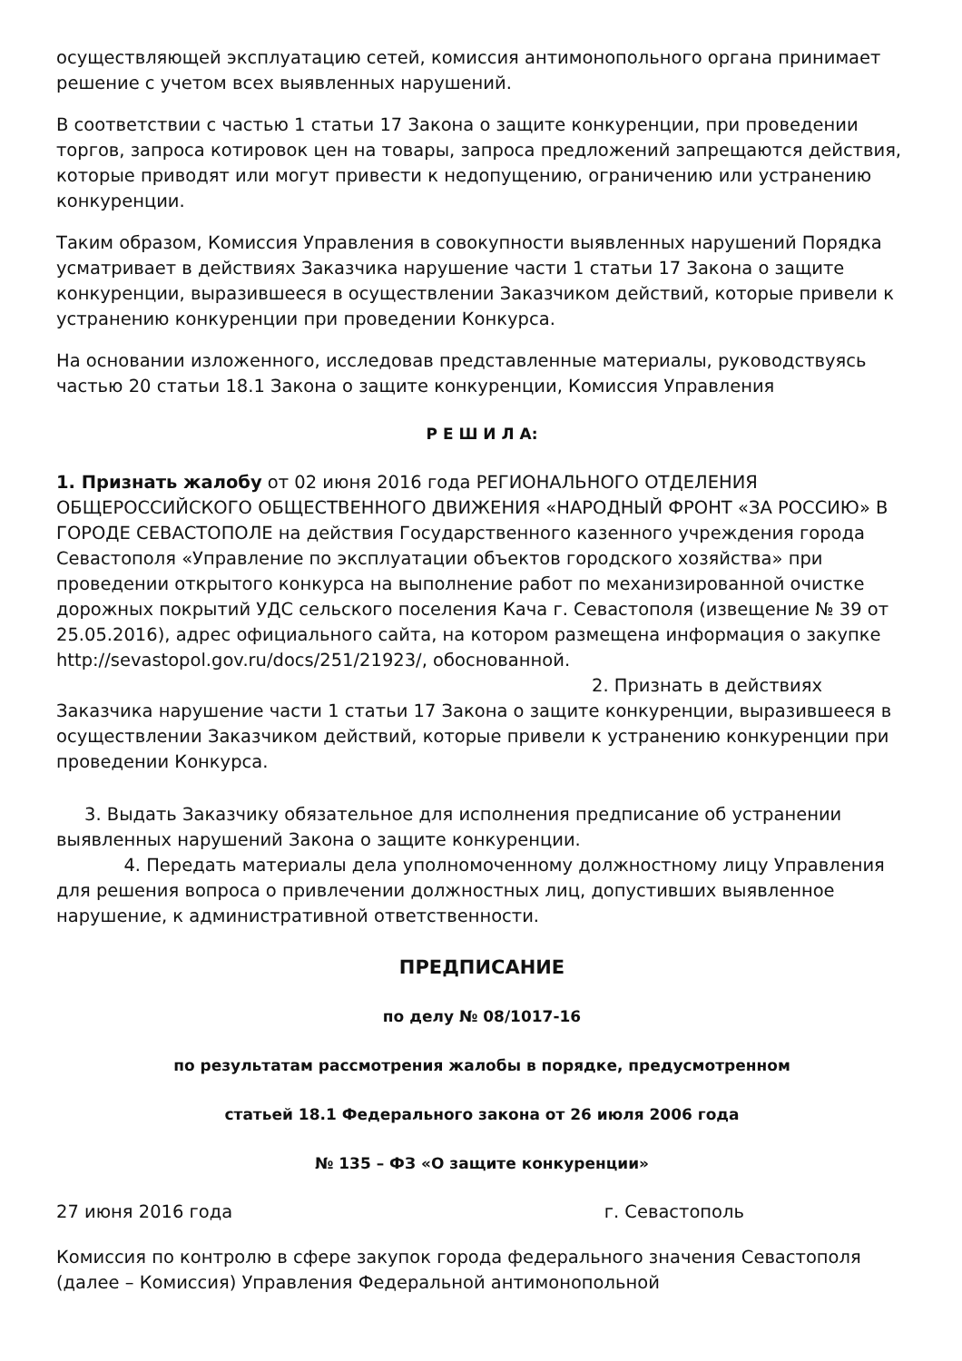осуществляющей эксплуатацию сетей, комиссия антимонопольного органа принимает решение с учетом всех выявленных нарушений.
В соответствии с частью 1 статьи 17 Закона о защите конкуренции, при проведении торгов, запроса котировок цен на товары, запроса предложений запрещаются действия, которые приводят или могут привести к недопущению, ограничению или устранению конкуренции.
Таким образом, Комиссия Управления в совокупности выявленных нарушений Порядка усматривает в действиях Заказчика нарушение части 1 статьи 17 Закона о защите конкуренции, выразившееся в осуществлении Заказчиком действий, которые привели к устранению конкуренции при проведении Конкурса.
На основании изложенного, исследовав представленные материалы, руководствуясь частью 20 статьи 18.1 Закона о защите конкуренции, Комиссия Управления
Р Е Ш И Л А:
1. Признать жалобу от 02 июня 2016 года РЕГИОНАЛЬНОГО ОТДЕЛЕНИЯ ОБЩЕРОССИЙСКОГО ОБЩЕСТВЕННОГО ДВИЖЕНИЯ «НАРОДНЫЙ ФРОНТ «ЗА РОССИЮ» В ГОРОДЕ СЕВАСТОПОЛЕ на действия Государственного казенного учреждения города Севастополя «Управление по эксплуатации объектов городского хозяйства» при проведении открытого конкурса на выполнение работ по механизированной очистке дорожных покрытий УДС сельского поселения Кача г. Севастополя (извещение № 39 от 25.05.2016), адрес официального сайта, на котором размещена информация о закупке http://sevastopol.gov.ru/docs/251/21923/, обоснованной. 2. Признать в действиях Заказчика нарушение части 1 статьи 17 Закона о защите конкуренции, выразившееся в осуществлении Заказчиком действий, которые привели к устранению конкуренции при проведении Конкурса.
3. Выдать Заказчику обязательное для исполнения предписание об устранении выявленных нарушений Закона о защите конкуренции.
4. Передать материалы дела уполномоченному должностному лицу Управления для решения вопроса о привлечении должностных лиц, допустивших выявленное нарушение, к административной ответственности.
ПРЕДПИСАНИЕ
по делу № 08/1017-16
по результатам рассмотрения жалобы в порядке, предусмотренном
статьей 18.1 Федерального закона от 26 июля 2006 года
№ 135 – ФЗ «О защите конкуренции»
27 июня 2016 года г. Севастополь
Комиссия по контролю в сфере закупок города федерального значения Севастополя (далее – Комиссия) Управления Федеральной антимонопольной